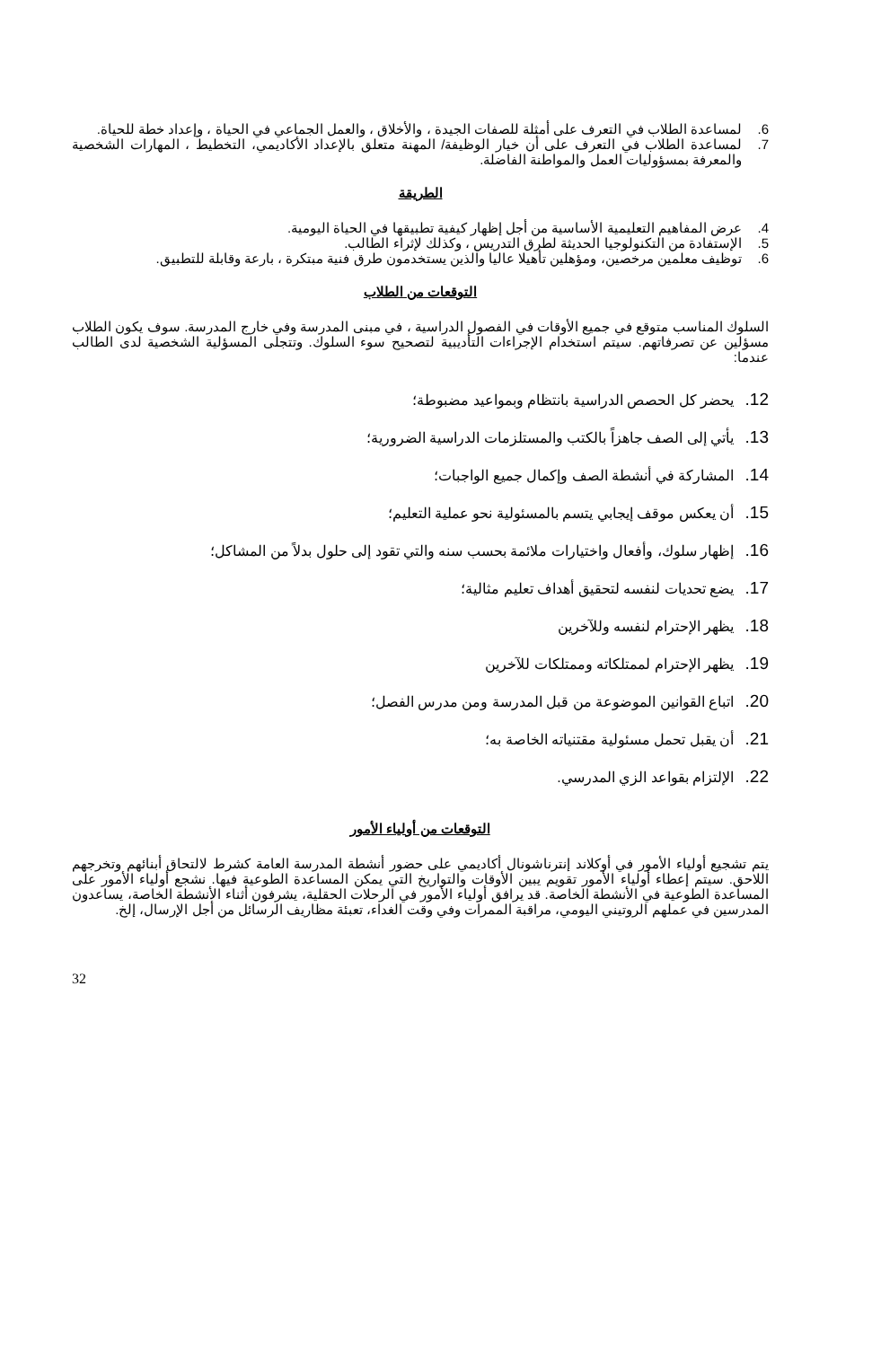6. لمساعدة الطلاب في التعرف على أمثلة للصفات الجيدة ، والأخلاق ، والعمل الجماعي في الحياة ، وإعداد خطة للحياة.
7. لمساعدة الطلاب في التعرف على أن خيار الوظيفة/ المهنة متعلق بالإعداد الأكاديمي، التخطيط ، المهارات الشخصية والمعرفة بمسؤوليات العمل والمواطنة الفاضلة.
الطريقة
4. عرض المفاهيم التعليمية الأساسية من أجل إظهار كيفية تطبيقها في الحياة اليومية.
5. الإستفادة من التكنولوجيا الحديثة لطرق التدريس ، وكذلك لإثراء الطالب.
6. توظيف معلمين مرخصين، ومؤهلين تأهيلا عاليا والذين يستخدمون طرق فنية مبتكرة ، بارعة وقابلة للتطبيق.
التوقعات من الطلاب
السلوك المناسب متوقع في جميع الأوقات في الفصول الدراسية ، في مبنى المدرسة وفي خارج المدرسة. سوف يكون الطلاب مسؤلين عن تصرفاتهم. سيتم استخدام الإجراءات التأديبية لتصحيح سوء السلوك. وتتجلى المسؤلية الشخصية لدى الطالب عندما:
12. يحضر كل الحصص الدراسية بانتظام وبمواعيد مضبوطة؛
13. يأتي إلى الصف جاهزاً بالكتب والمستلزمات الدراسية الضرورية؛
14. المشاركة في أنشطة الصف وإكمال جميع الواجبات؛
15. أن يعكس موقف إيجابي يتسم بالمسئولية نحو عملية التعليم؛
16. إظهار سلوك، وأفعال واختيارات ملائمة بحسب سنه والتي تقود إلى حلول بدلاً من المشاكل؛
17. يضع تحديات لنفسه لتحقيق أهداف تعليم مثالية؛
18. يظهر الإحترام لنفسه وللآخرين
19. يظهر الإحترام لممتلكاته وممتلكات للآخرين
20. اتباع القوانين الموضوعة من قبل المدرسة ومن مدرس الفصل؛
21. أن يقبل تحمل مسئولية مقتنياته الخاصة به؛
22. الإلتزام بقواعد الزي المدرسي.
التوقعات من أولياء الأمور
يتم تشجيع أولياء الأمور في أوكلاند إنترناشونال أكاديمي على حضور أنشطة المدرسة العامة كشرط لالتحاق أبنائهم وتخرجهم اللاحق. سيتم إعطاء أولياء الأمور تقويم يبين الأوقات والتواريخ التي يمكن المساعدة الطوعية فيها. نشجع أولياء الأمور على المساعدة الطوعية في الأنشطة الخاصة. قد يرافق أولياء الأمور في الرحلات الحقلية، يشرفون أثناء الأنشطة الخاصة، يساعدون المدرسين في عملهم الروتيني اليومي، مراقبة الممرات وفي وقت الغداء، تعبئة مظاريف الرسائل من أجل الإرسال، إلخ.
32